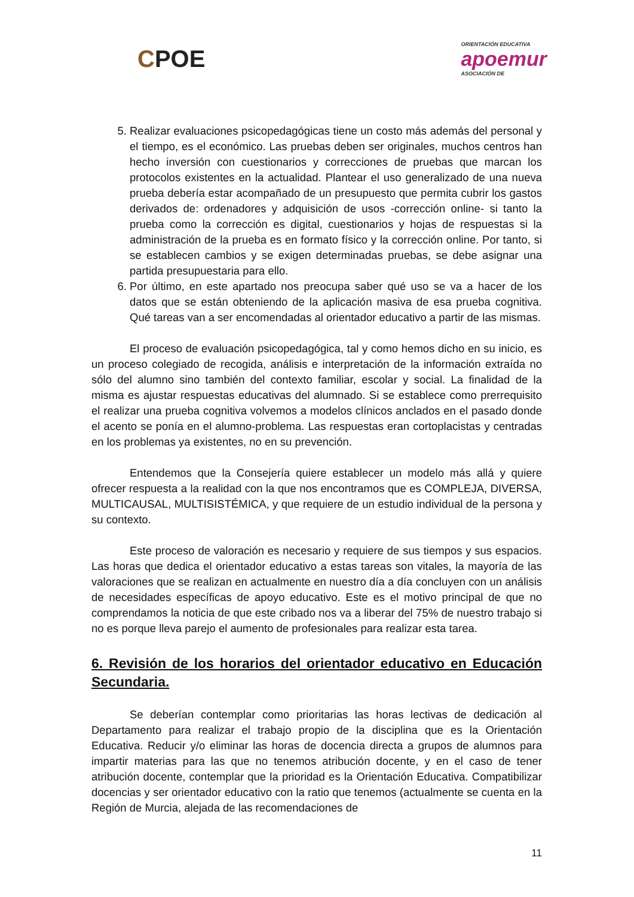CPOE
ORIENTACIÓN EDUCATIVA
apoemur
ASOCIACIÓN DE
5. Realizar evaluaciones psicopedagógicas tiene un costo más además del personal y el tiempo, es el económico. Las pruebas deben ser originales, muchos centros han hecho inversión con cuestionarios y correcciones de pruebas que marcan los protocolos existentes en la actualidad. Plantear el uso generalizado de una nueva prueba debería estar acompañado de un presupuesto que permita cubrir los gastos derivados de: ordenadores y adquisición de usos -corrección online- si tanto la prueba como la corrección es digital, cuestionarios y hojas de respuestas si la administración de la prueba es en formato físico y la corrección online. Por tanto, si se establecen cambios y se exigen determinadas pruebas, se debe asignar una partida presupuestaria para ello.
6. Por último, en este apartado nos preocupa saber qué uso se va a hacer de los datos que se están obteniendo de la aplicación masiva de esa prueba cognitiva. Qué tareas van a ser encomendadas al orientador educativo a partir de las mismas.
El proceso de evaluación psicopedagógica, tal y como hemos dicho en su inicio, es un proceso colegiado de recogida, análisis e interpretación de la información extraída no sólo del alumno sino también del contexto familiar, escolar y social. La finalidad de la misma es ajustar respuestas educativas del alumnado. Si se establece como prerrequisito el realizar una prueba cognitiva volvemos a modelos clínicos anclados en el pasado donde el acento se ponía en el alumno-problema. Las respuestas eran cortoplacistas y centradas en los problemas ya existentes, no en su prevención.
Entendemos que la Consejería quiere establecer un modelo más allá y quiere ofrecer respuesta a la realidad con la que nos encontramos que es COMPLEJA, DIVERSA, MULTICAUSAL, MULTISISTÉMICA, y que requiere de un estudio individual de la persona y su contexto.
Este proceso de valoración es necesario y requiere de sus tiempos y sus espacios. Las horas que dedica el orientador educativo a estas tareas son vitales, la mayoría de las valoraciones que se realizan en actualmente en nuestro día a día concluyen con un análisis de necesidades específicas de apoyo educativo. Este es el motivo principal de que no comprendamos la noticia de que este cribado nos va a liberar del 75% de nuestro trabajo si no es porque lleva parejo el aumento de profesionales para realizar esta tarea.
6. Revisión de los horarios del orientador educativo en Educación Secundaria.
Se deberían contemplar como prioritarias las horas lectivas de dedicación al Departamento para realizar el trabajo propio de la disciplina que es la Orientación Educativa. Reducir y/o eliminar las horas de docencia directa a grupos de alumnos para impartir materias para las que no tenemos atribución docente, y en el caso de tener atribución docente, contemplar que la prioridad es la Orientación Educativa. Compatibilizar docencias y ser orientador educativo con la ratio que tenemos (actualmente se cuenta en la Región de Murcia, alejada de las recomendaciones de
11